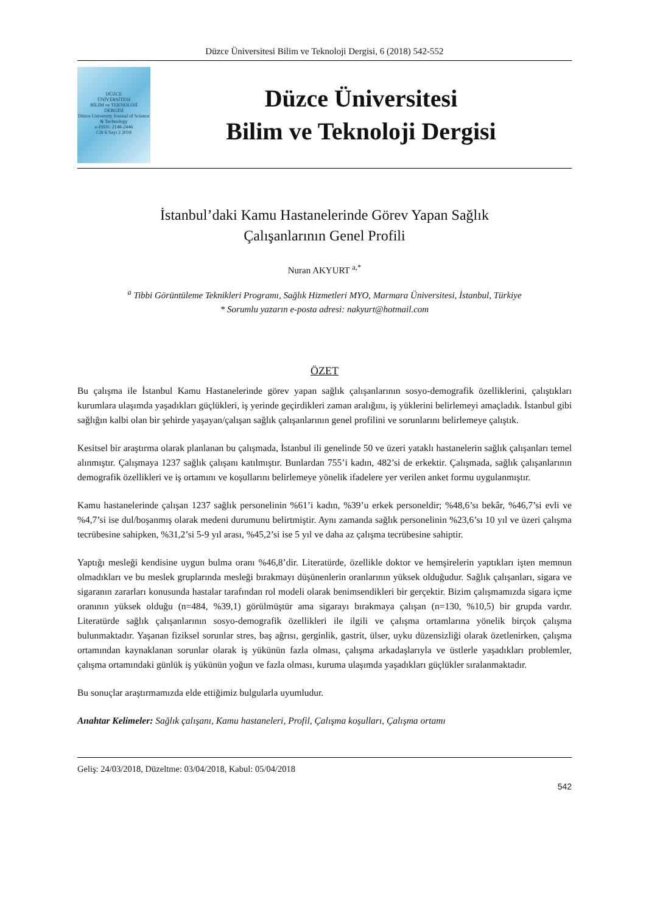Düzce Üniversitesi Bilim ve Teknoloji Dergisi, 6 (2018) 542-552
DÜZCE
ÜNİVERSİTESİ
BİLİM ve TEKNOLOJİ
DERGİSİ
Düzce University Journal of Science & Technology
e-ISSN: 2148-2446
Cilt 6 Sayı 2 2018
Düzce Üniversitesi
Bilim ve Teknoloji Dergisi
İstanbul’daki Kamu Hastanelerinde Görev Yapan Sağlık
Çalışanlarının Genel Profili
Nuran AKYURT <sup>a,*</sup>
<sup>a</sup> Tibbi Görüntüleme Teknikleri Programı, Sağlık Hizmetleri MYO, Marmara Üniversitesi, İstanbul, Türkiye
* Sorumlu yazarın e-posta adresi: nakyurt@hotmail.com
ÖZET
Bu çalışma ile İstanbul Kamu Hastanelerinde görev yapan sağlık çalışanlarının sosyo-demografik özelliklerini, çalıştıkları kurumlara ulaşımda yaşadıkları güçlükleri, iş yerinde geçirdikleri zaman aralığını, iş yüklerini belirlemeyi amaçladık. İstanbul gibi sağlığın kalbi olan bir şehirde yaşayan/çalışan sağlık çalışanlarının genel profilini ve sorunlarını belirlemeye çalıştık.
Kesitsel bir araştırma olarak planlanan bu çalışmada, İstanbul ili genelinde 50 ve üzeri yataklı hastanelerin sağlık çalışanları temel alınmıştır. Çalışmaya 1237 sağlık çalışanı katılmıştır. Bunlardan 755’i kadın, 482’si de erkektir. Çalışmada, sağlık çalışanlarının demografik özellikleri ve iş ortamını ve koşullarını belirlemeye yönelik ifadelere yer verilen anket formu uygulanmıştır.
Kamu hastanelerinde çalışan 1237 sağlık personelinin %61’i kadın, %39’u erkek personeldir; %48,6’sı bekâr, %46,7’si evli ve %4,7’si ise dul/boşanmış olarak medeni durumunu belirtmiştir. Aynı zamanda sağlık personelinin %23,6’sı 10 yıl ve üzeri çalışma tecrübesine sahipken, %31,2’si 5-9 yıl arası, %45,2’si ise 5 yıl ve daha az çalışma tecrübesine sahiptir.
Yaptığı mesleği kendisine uygun bulma oranı %46,8’dir. Literatürde, özellikle doktor ve hemşirelerin yaptıkları işten memnun olmadıkları ve bu meslek gruplarında mesleği bırakmayı düşünenlerin oranlarının yüksek olduğudur. Sağlık çalışanları, sigara ve sigaranın zararları konusunda hastalar tarafından rol modeli olarak benimsendikleri bir gerçektir. Bizim çalışmamızda sigara içme oranının yüksek olduğu (n=484, %39,1) görülmüştür ama sigarayı bırakmaya çalışan (n=130, %10,5) bir grupda vardır. Literatürde sağlık çalışanlarının sosyo-demografik özellikleri ile ilgili ve çalışma ortamlarına yönelik birçok çalışma bulunmaktadır. Yaşanan fiziksel sorunlar stres, baş ağrısı, gerginlik, gastrit, ülser, uyku düzensizliği olarak özetlenirken, çalışma ortamından kaynaklanan sorunlar olarak iş yükünün fazla olması, çalışma arkadaşlarıyla ve üstlerle yaşadıkları problemler, çalışma ortamındaki günlük iş yükünün yoğun ve fazla olması, kuruma ulaşımda yaşadıkları güçlükler sıralanmaktadır.
Bu sonuçlar araştırmamızda elde ettiğimiz bulgularla uyumludur.
Anahtar Kelimeler: Sağlık çalışanı, Kamu hastaneleri, Profil, Çalışma koşulları, Çalışma ortamı
Geliş: 24/03/2018, Düzeltme: 03/04/2018, Kabul: 05/04/2018
542